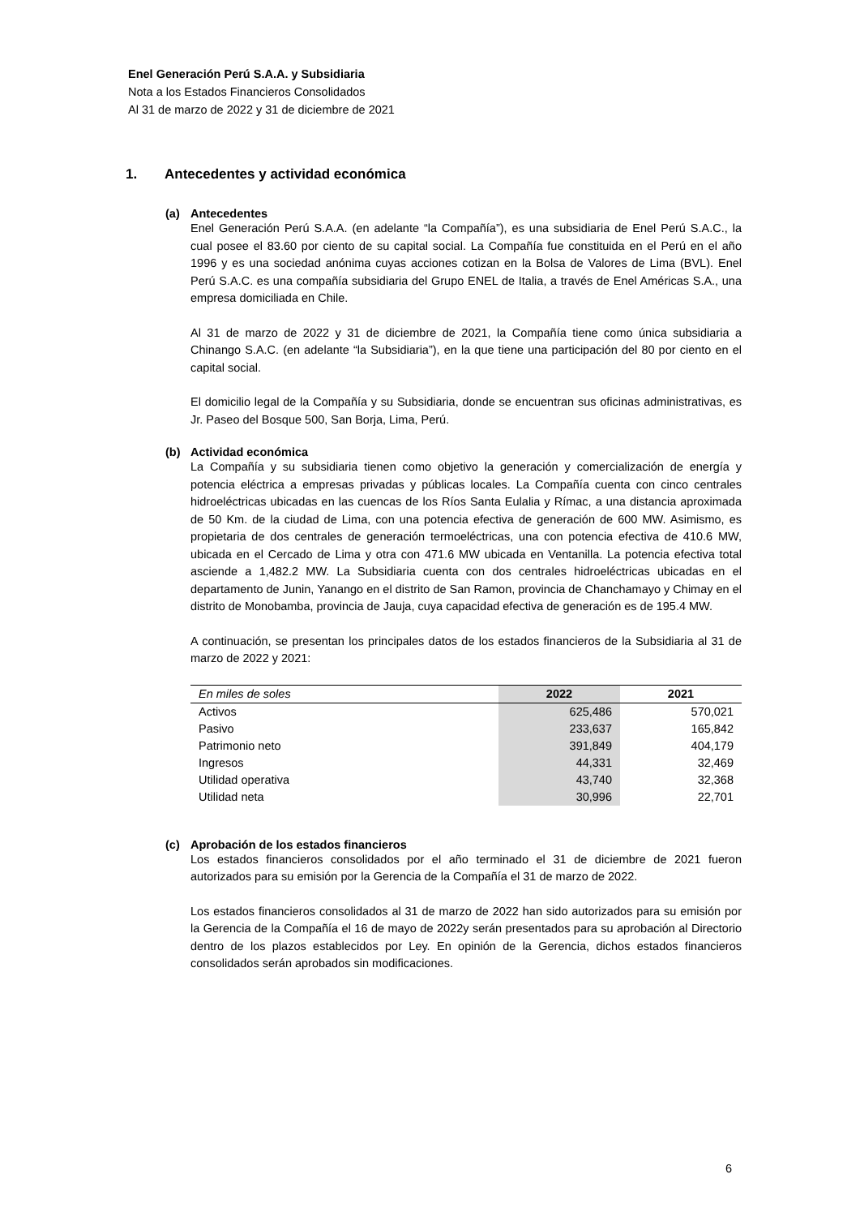Enel Generación Perú S.A.A. y Subsidiaria
Nota a los Estados Financieros Consolidados
Al 31 de marzo de 2022 y 31 de diciembre de 2021
1. Antecedentes y actividad económica
(a) Antecedentes
Enel Generación Perú S.A.A. (en adelante “la Compañía”), es una subsidiaria de Enel Perú S.A.C., la cual posee el 83.60 por ciento de su capital social. La Compañía fue constituida en el Perú en el año 1996 y es una sociedad anónima cuyas acciones cotizan en la Bolsa de Valores de Lima (BVL). Enel Perú S.A.C. es una compañía subsidiaria del Grupo ENEL de Italia, a través de Enel Américas S.A., una empresa domiciliada en Chile.
Al 31 de marzo de 2022 y 31 de diciembre de 2021, la Compañía tiene como única subsidiaria a Chinango S.A.C. (en adelante “la Subsidiaria”), en la que tiene una participación del 80 por ciento en el capital social.
El domicilio legal de la Compañía y su Subsidiaria, donde se encuentran sus oficinas administrativas, es Jr. Paseo del Bosque 500, San Borja, Lima, Perú.
(b) Actividad económica
La Compañía y su subsidiaria tienen como objetivo la generación y comercialización de energía y potencia eléctrica a empresas privadas y públicas locales. La Compañía cuenta con cinco centrales hidroeléctricas ubicadas en las cuencas de los Ríos Santa Eulalia y Rímac, a una distancia aproximada de 50 Km. de la ciudad de Lima, con una potencia efectiva de generación de 600 MW. Asimismo, es propietaria de dos centrales de generación termoeléctricas, una con potencia efectiva de 410.6 MW, ubicada en el Cercado de Lima y otra con 471.6 MW ubicada en Ventanilla. La potencia efectiva total asciende a 1,482.2 MW. La Subsidiaria cuenta con dos centrales hidroeléctricas ubicadas en el departamento de Junin, Yanango en el distrito de San Ramon, provincia de Chanchamayo y Chimay en el distrito de Monobamba, provincia de Jauja, cuya capacidad efectiva de generación es de 195.4 MW.
A continuación, se presentan los principales datos de los estados financieros de la Subsidiaria al 31 de marzo de 2022 y 2021:
| En miles de soles | 2022 | 2021 |
| --- | --- | --- |
| Activos | 625,486 | 570,021 |
| Pasivo | 233,637 | 165,842 |
| Patrimonio neto | 391,849 | 404,179 |
| Ingresos | 44,331 | 32,469 |
| Utilidad operativa | 43,740 | 32,368 |
| Utilidad neta | 30,996 | 22,701 |
(c) Aprobación de los estados financieros
Los estados financieros consolidados por el año terminado el 31 de diciembre de 2021 fueron autorizados para su emisión por la Gerencia de la Compañía el 31 de marzo de 2022.
Los estados financieros consolidados al 31 de marzo de 2022 han sido autorizados para su emisión por la Gerencia de la Compañía el 16 de mayo de 2022y serán presentados para su aprobación al Directorio dentro de los plazos establecidos por Ley. En opinión de la Gerencia, dichos estados financieros consolidados serán aprobados sin modificaciones.
6